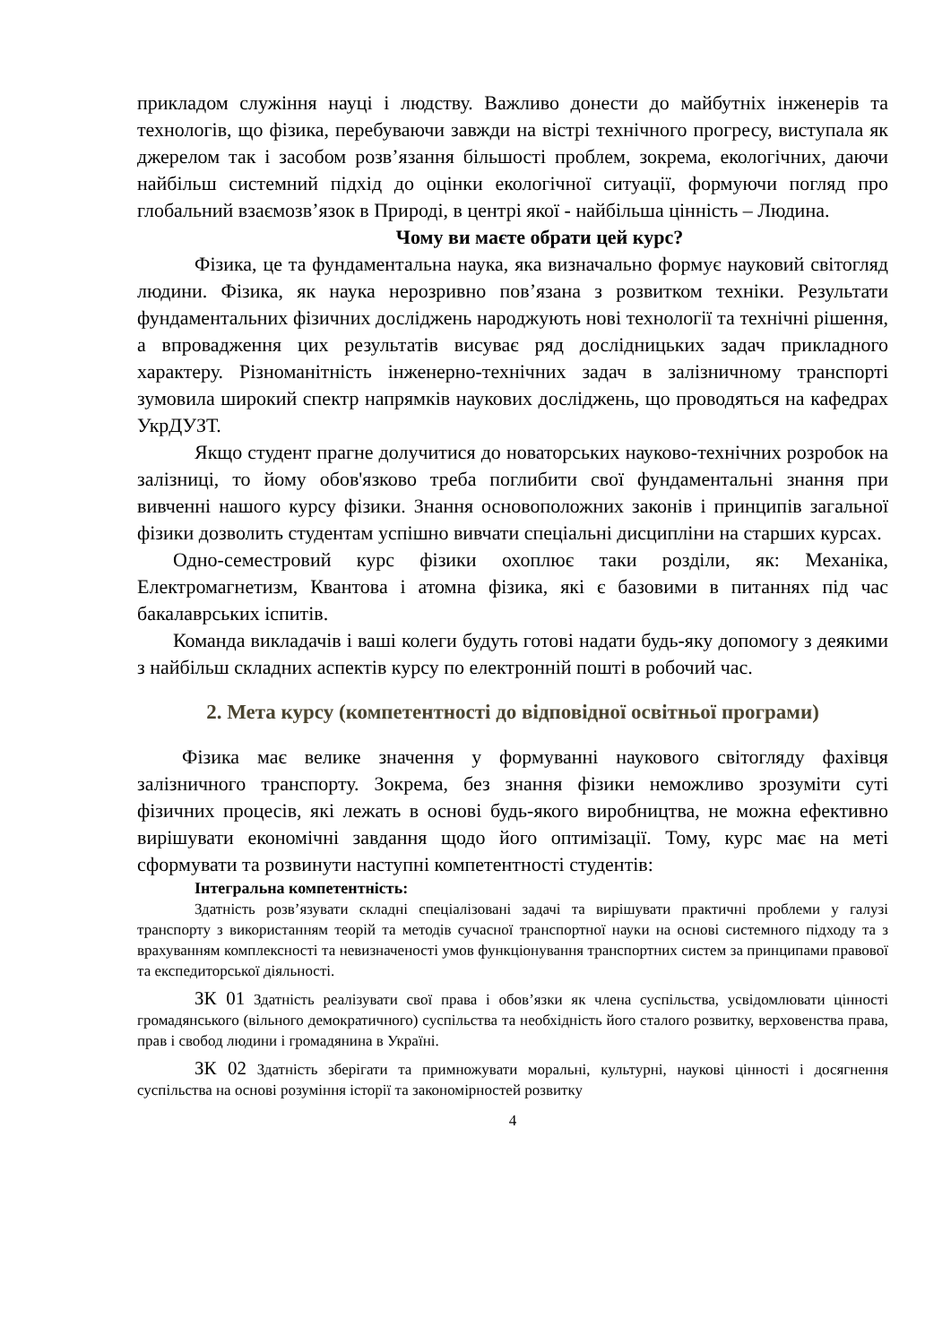прикладом служіння науці і людству. Важливо донести до майбутніх інженерів та технологів, що фізика, перебуваючи завжди на вістрі технічного прогресу, виступала як джерелом так і засобом розв’язання більшості проблем, зокрема, екологічних, даючи найбільш системний підхід до оцінки екологічної ситуації, формуючи погляд про глобальний взаємозв’язок в Природі, в центрі якої - найбільша цінність – Людина.
Чому ви маєте обрати цей курс?
Фізика, це та фундаментальна наука, яка визначально формує науковий світогляд людини. Фізика, як наука нерозривно пов’язана з розвитком техніки. Результати фундаментальних фізичних досліджень народжують нові технології та технічні рішення, а впровадження цих результатів висуває ряд дослідницьких задач прикладного характеру. Різноманітність інженерно-технічних задач в залізничному транспорті зумовила широкий спектр напрямків наукових досліджень, що проводяться на кафедрах УкрДУЗТ.
Якщо студент прагне долучитися до новаторських науково-технічних розробок на залізниці, то йому обов'язково треба поглибити свої фундаментальні знання при вивченні нашого курсу фізики. Знання основоположних законів і принципів загальної фізики дозволить студентам успішно вивчати спеціальні дисципліни на старших курсах.
Одно-семестровий курс фізики охоплює таки розділи, як: Механіка, Електромагнетизм, Квантова і атомна фізика, які є базовими в питаннях під час бакалаврських іспитів.
Команда викладачів і ваші колеги будуть готові надати будь-яку допомогу з деякими з найбільш складних аспектів курсу по електронній пошті в робочий час.
2. Мета курсу (компетентності до відповідної освітньої програми)
Фізика має велике значення у формуванні наукового світогляду фахівця залізничного транспорту. Зокрема, без знання фізики неможливо зрозуміти суті фізичних процесів, які лежать в основі будь-якого виробництва, не можна ефективно вирішувати економічні завдання щодо його оптимізації. Тому, курс має на меті сформувати та розвинути наступні компетентності студентів:
Інтегральна компетентність:
Здатність розв’язувати складні спеціалізовані задачі та вирішувати практичні проблеми у галузі транспорту з використанням теорій та методів сучасної транспортної науки на основі системного підходу та з врахуванням комплексності та невизначеності умов функціонування транспортних систем за принципами правової та експедиторської діяльності.
ЗК 01 Здатність реалізувати свої права і обов’язки як члена суспільства, усвідомлювати цінності громадянського (вільного демократичного) суспільства та необхідність його сталого розвитку, верховенства права, прав і свобод людини і громадянина в Україні.
ЗК 02 Здатність зберігати та примножувати моральні, культурні, наукові цінності і досягнення суспільства на основі розуміння історії та закономірностей розвитку
4